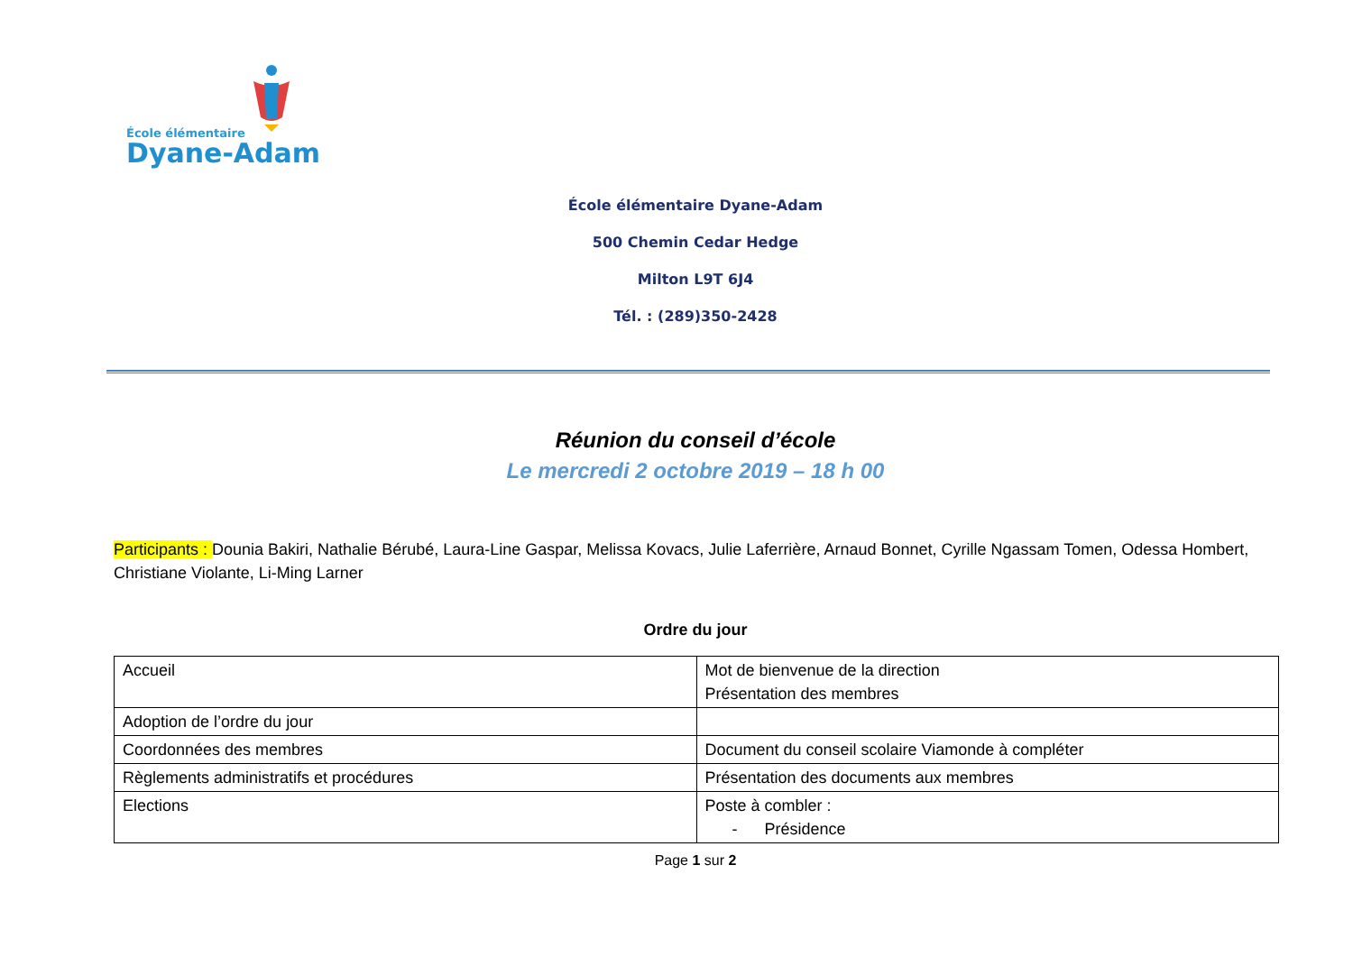École élémentaire
Dyane-Adam
École élémentaire Dyane-Adam
500 Chemin Cedar Hedge
Milton L9T 6J4
Tél. : (289)350-2428
Réunion du conseil d’école
Le mercredi 2 octobre 2019 – 18 h 00
Participants : Dounia Bakiri, Nathalie Bérubé, Laura-Line Gaspar, Melissa Kovacs, Julie Laferrière, Arnaud Bonnet, Cyrille Ngassam Tomen, Odessa Hombert, Christiane Violante, Li-Ming Larner
Ordre du jour
| Accueil | Mot de bienvenue de la direction Présentation des membres |
| Adoption de l’ordre du jour | |
| Coordonnées des membres | Document du conseil scolaire Viamonde à compléter |
| Règlements administratifs et procédures | Présentation des documents aux membres |
| Elections | Poste à combler : - Présidence |
Page 1 sur 2